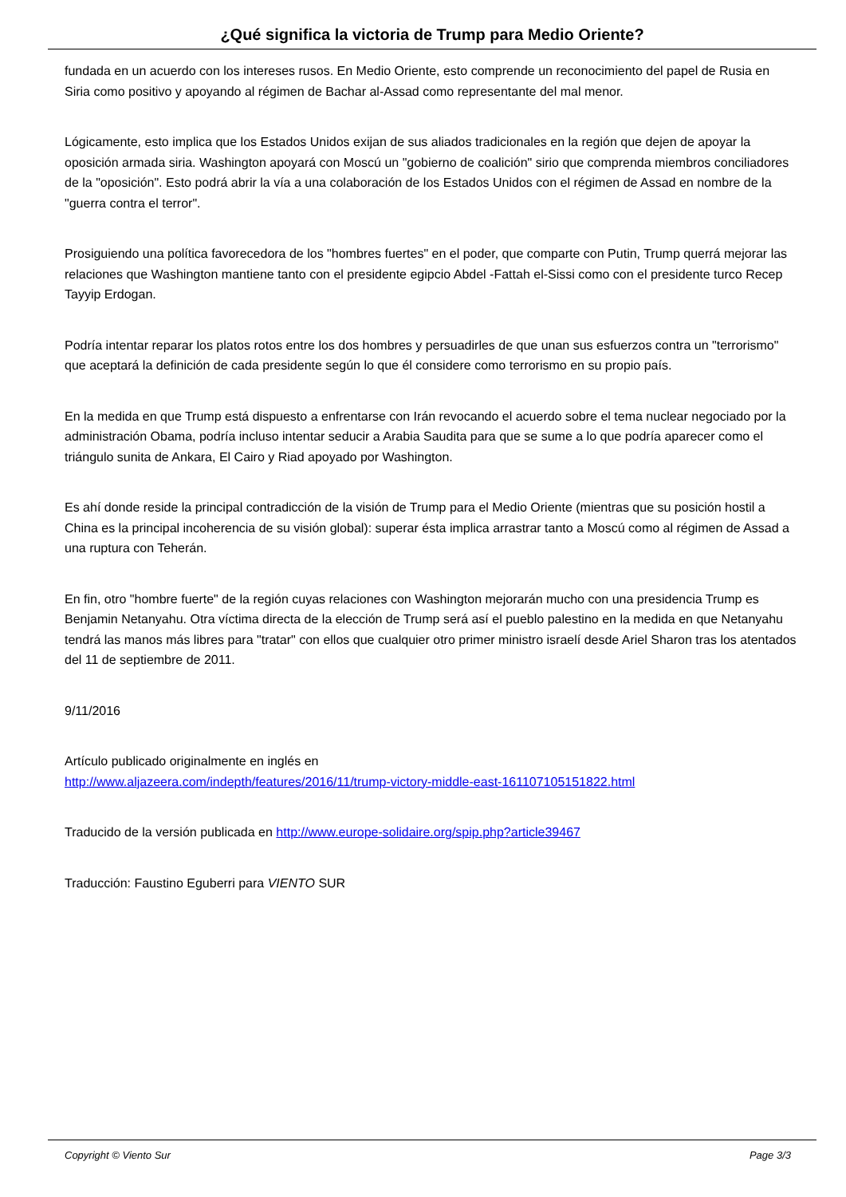¿Qué significa la victoria de Trump para Medio Oriente?
fundada en un acuerdo con los intereses rusos. En Medio Oriente, esto comprende un reconocimiento del papel de Rusia en Siria como positivo y apoyando al régimen de Bachar al-Assad como representante del mal menor.
Lógicamente, esto implica que los Estados Unidos exijan de sus aliados tradicionales en la región que dejen de apoyar la oposición armada siria. Washington apoyará con Moscú un "gobierno de coalición" sirio que comprenda miembros conciliadores de la "oposición". Esto podrá abrir la vía a una colaboración de los Estados Unidos con el régimen de Assad en nombre de la "guerra contra el terror".
Prosiguiendo una política favorecedora de los "hombres fuertes" en el poder, que comparte con Putin, Trump querrá mejorar las relaciones que Washington mantiene tanto con el presidente egipcio Abdel -Fattah el-Sissi como con el presidente turco Recep Tayyip Erdogan.
Podría intentar reparar los platos rotos entre los dos hombres y persuadirles de que unan sus esfuerzos contra un "terrorismo" que aceptará la definición de cada presidente según lo que él considere como terrorismo en su propio país.
En la medida en que Trump está dispuesto a enfrentarse con Irán revocando el acuerdo sobre el tema nuclear negociado por la administración Obama, podría incluso intentar seducir a Arabia Saudita para que se sume a lo que podría aparecer como el triángulo sunita de Ankara, El Cairo y Riad apoyado por Washington.
Es ahí donde reside la principal contradicción de la visión de Trump para el Medio Oriente (mientras que su posición hostil a China es la principal incoherencia de su visión global): superar ésta implica arrastrar tanto a Moscú como al régimen de Assad a una ruptura con Teherán.
En fin, otro "hombre fuerte" de la región cuyas relaciones con Washington mejorarán mucho con una presidencia Trump es Benjamin Netanyahu. Otra víctima directa de la elección de Trump será así el pueblo palestino en la medida en que Netanyahu tendrá las manos más libres para "tratar" con ellos que cualquier otro primer ministro israelí desde Ariel Sharon tras los atentados del 11 de septiembre de 2011.
9/11/2016
Artículo publicado originalmente en inglés en
http://www.aljazeera.com/indepth/features/2016/11/trump-victory-middle-east-161107105151822.html
Traducido de la versión publicada en http://www.europe-solidaire.org/spip.php?article39467
Traducción: Faustino Eguberri para VIENTO SUR
Copyright © Viento Sur Page 3/3